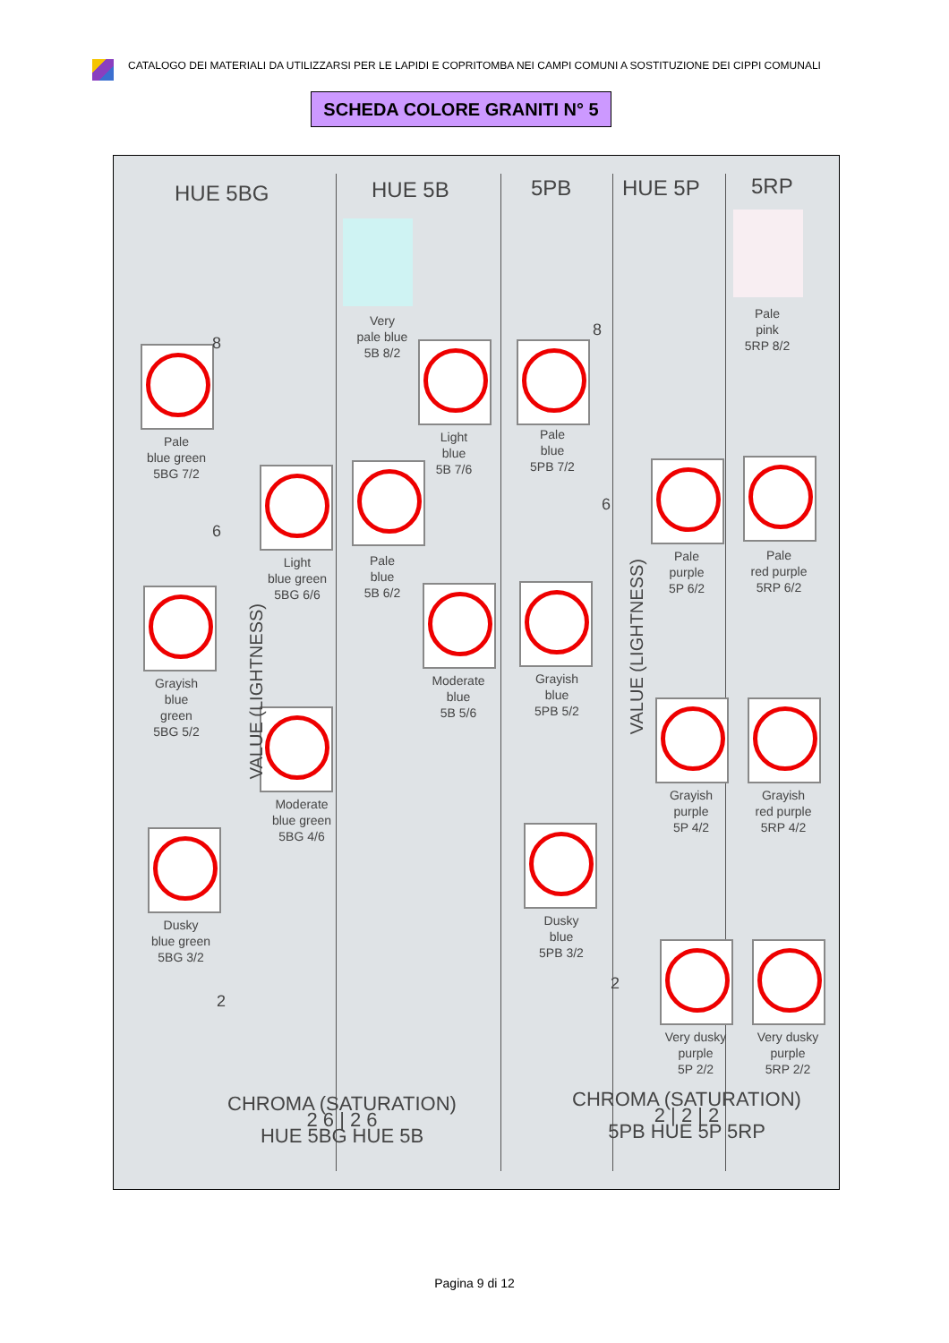CATALOGO DEI MATERIALI DA UTILIZZARSI PER LE LAPIDI E COPRITOMBA NEI CAMPI COMUNI A SOSTITUZIONE DEI CIPPI COMUNALI
SCHEDA COLORE GRANITI N° 5
HUE 5BG HUE 5B 5PB HUE 5P 5RP
Pale
blue green
5BG 7/2
Light
blue green
5BG 6/6
Grayish
blue
green
5BG 5/2
Moderate
blue green
5BG 4/6
Dusky
blue green
5BG 3/2
Very
pale blue
5B 8/2
Light
blue
5B 7/6
Pale
blue
5B 6/2
Moderate
blue
5B 5/6
Pale
blue
5PB 7/2
Grayish
blue
5PB 5/2
Dusky
blue
5PB 3/2
Pale
purple
5P 6/2
Grayish
purple
5P 4/2
Very dusky
purple
5P 2/2
Pale
pink
5RP 8/2
Pale
red purple
5RP 6/2
Grayish
red purple
5RP 4/2
Very dusky
purple
5RP 2/2
8
8
6
6
2
2
VALUE (LIGHTNESS)
VALUE (LIGHTNESS)
CHROMA (SATURATION)
2 6 | 2 6
HUE 5BG HUE 5B
CHROMA (SATURATION)
2 | 2 | 2
5PB HUE 5P 5RP
Pagina 9 di 12